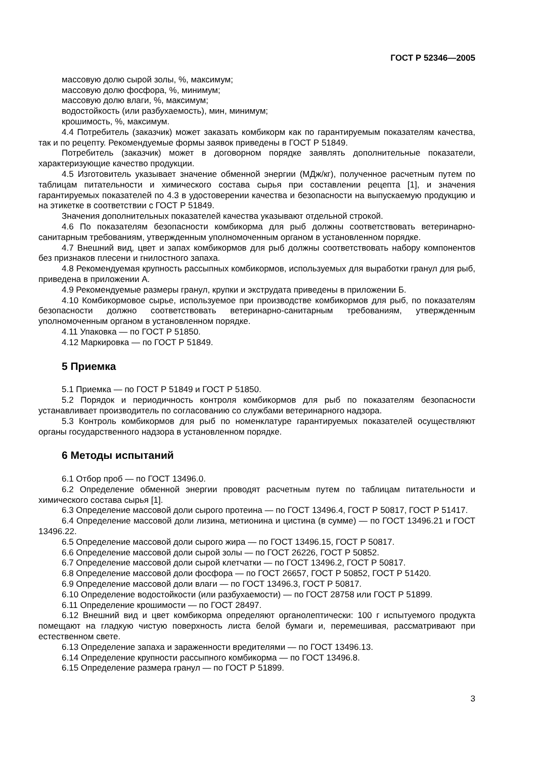ГОСТ Р 52346—2005
массовую долю сырой золы, %, максимум;
массовую долю фосфора, %, минимум;
массовую долю влаги, %, максимум;
водостойкость (или разбухаемость), мин, минимум;
крошимость, %, максимум.
4.4 Потребитель (заказчик) может заказать комбикорм как по гарантируемым показателям качества, так и по рецепту. Рекомендуемые формы заявок приведены в ГОСТ Р 51849.
Потребитель (заказчик) может в договорном порядке заявлять дополнительные показатели, характеризующие качество продукции.
4.5 Изготовитель указывает значение обменной энергии (МДж/кг), полученное расчетным путем по таблицам питательности и химического состава сырья при составлении рецепта [1], и значения гарантируемых показателей по 4.3 в удостоверении качества и безопасности на выпускаемую продукцию и на этикетке в соответствии с ГОСТ Р 51849.
Значения дополнительных показателей качества указывают отдельной строкой.
4.6 По показателям безопасности комбикорма для рыб должны соответствовать ветеринарно-санитарным требованиям, утвержденным уполномоченным органом в установленном порядке.
4.7 Внешний вид, цвет и запах комбикормов для рыб должны соответствовать набору компонентов без признаков плесени и гнилостного запаха.
4.8 Рекомендуемая крупность рассыпных комбикормов, используемых для выработки гранул для рыб, приведена в приложении А.
4.9 Рекомендуемые размеры гранул, крупки и экструдата приведены в приложении Б.
4.10 Комбикормовое сырье, используемое при производстве комбикормов для рыб, по показателям безопасности должно соответствовать ветеринарно-санитарным требованиям, утвержденным уполномоченным органом в установленном порядке.
4.11 Упаковка — по ГОСТ Р 51850.
4.12 Маркировка — по ГОСТ Р 51849.
5 Приемка
5.1 Приемка — по ГОСТ Р 51849 и ГОСТ Р 51850.
5.2 Порядок и периодичность контроля комбикормов для рыб по показателям безопасности устанавливает производитель по согласованию со службами ветеринарного надзора.
5.3 Контроль комбикормов для рыб по номенклатуре гарантируемых показателей осуществляют органы государственного надзора в установленном порядке.
6 Методы испытаний
6.1 Отбор проб — по ГОСТ 13496.0.
6.2 Определение обменной энергии проводят расчетным путем по таблицам питательности и химического состава сырья [1].
6.3 Определение массовой доли сырого протеина — по ГОСТ 13496.4, ГОСТ Р 50817, ГОСТ Р 51417.
6.4 Определение массовой доли лизина, метионина и цистина (в сумме) — по ГОСТ 13496.21 и ГОСТ 13496.22.
6.5 Определение массовой доли сырого жира — по ГОСТ 13496.15, ГОСТ Р 50817.
6.6 Определение массовой доли сырой золы — по ГОСТ 26226, ГОСТ Р 50852.
6.7 Определение массовой доли сырой клетчатки — по ГОСТ 13496.2, ГОСТ Р 50817.
6.8 Определение массовой доли фосфора — по ГОСТ 26657, ГОСТ Р 50852, ГОСТ Р 51420.
6.9 Определение массовой доли влаги — по ГОСТ 13496.3, ГОСТ Р 50817.
6.10 Определение водостойкости (или разбухаемости) — по ГОСТ 28758 или ГОСТ Р 51899.
6.11 Определение крошимости — по ГОСТ 28497.
6.12 Внешний вид и цвет комбикорма определяют органолептически: 100 г испытуемого продукта помещают на гладкую чистую поверхность листа белой бумаги и, перемешивая, рассматривают при естественном свете.
6.13 Определение запаха и зараженности вредителями — по ГОСТ 13496.13.
6.14 Определение крупности рассыпного комбикорма — по ГОСТ 13496.8.
6.15 Определение размера гранул — по ГОСТ Р 51899.
3